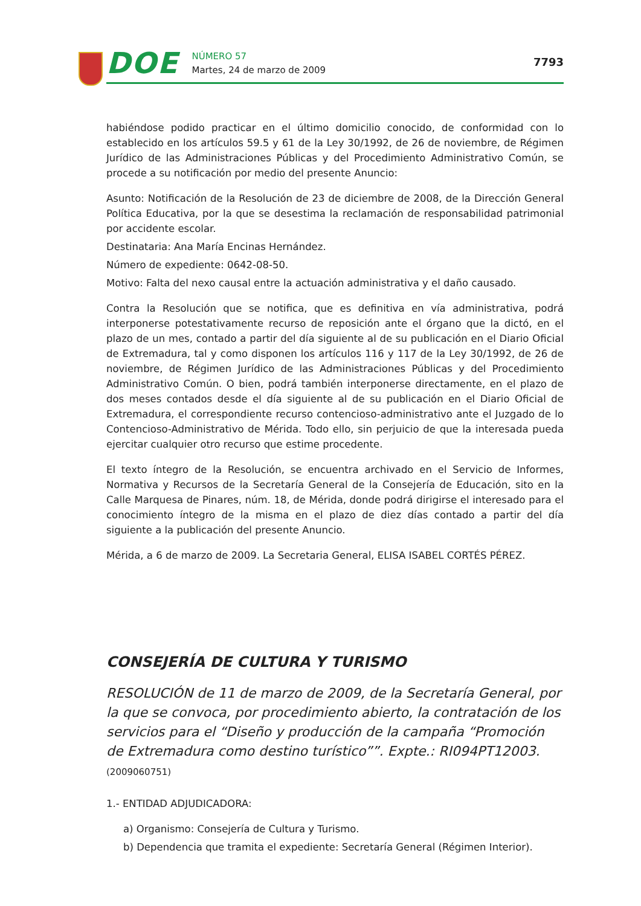DOE
NÚMERO 57
Martes, 24 de marzo de 2009
7793
habiéndose podido practicar en el último domicilio conocido, de conformidad con lo establecido en los artículos 59.5 y 61 de la Ley 30/1992, de 26 de noviembre, de Régimen Jurídico de las Administraciones Públicas y del Procedimiento Administrativo Común, se procede a su notificación por medio del presente Anuncio:
Asunto: Notificación de la Resolución de 23 de diciembre de 2008, de la Dirección General Política Educativa, por la que se desestima la reclamación de responsabilidad patrimonial por accidente escolar.
Destinataria: Ana María Encinas Hernández.
Número de expediente: 0642-08-50.
Motivo: Falta del nexo causal entre la actuación administrativa y el daño causado.
Contra la Resolución que se notifica, que es definitiva en vía administrativa, podrá interponerse potestativamente recurso de reposición ante el órgano que la dictó, en el plazo de un mes, contado a partir del día siguiente al de su publicación en el Diario Oficial de Extremadura, tal y como disponen los artículos 116 y 117 de la Ley 30/1992, de 26 de noviembre, de Régimen Jurídico de las Administraciones Públicas y del Procedimiento Administrativo Común. O bien, podrá también interponerse directamente, en el plazo de dos meses contados desde el día siguiente al de su publicación en el Diario Oficial de Extremadura, el correspondiente recurso contencioso-administrativo ante el Juzgado de lo Contencioso-Administrativo de Mérida. Todo ello, sin perjuicio de que la interesada pueda ejercitar cualquier otro recurso que estime procedente.
El texto íntegro de la Resolución, se encuentra archivado en el Servicio de Informes, Normativa y Recursos de la Secretaría General de la Consejería de Educación, sito en la Calle Marquesa de Pinares, núm. 18, de Mérida, donde podrá dirigirse el interesado para el conocimiento íntegro de la misma en el plazo de diez días contado a partir del día siguiente a la publicación del presente Anuncio.
Mérida, a 6 de marzo de 2009. La Secretaria General, ELISA ISABEL CORTÉS PÉREZ.
CONSEJERÍA DE CULTURA Y TURISMO
RESOLUCIÓN de 11 de marzo de 2009, de la Secretaría General, por la que se convoca, por procedimiento abierto, la contratación de los servicios para el “Diseño y producción de la campaña “Promoción de Extremadura como destino turístico””. Expte.: RI094PT12003. (2009060751)
1.- ENTIDAD ADJUDICADORA:
a) Organismo: Consejería de Cultura y Turismo.
b) Dependencia que tramita el expediente: Secretaría General (Régimen Interior).